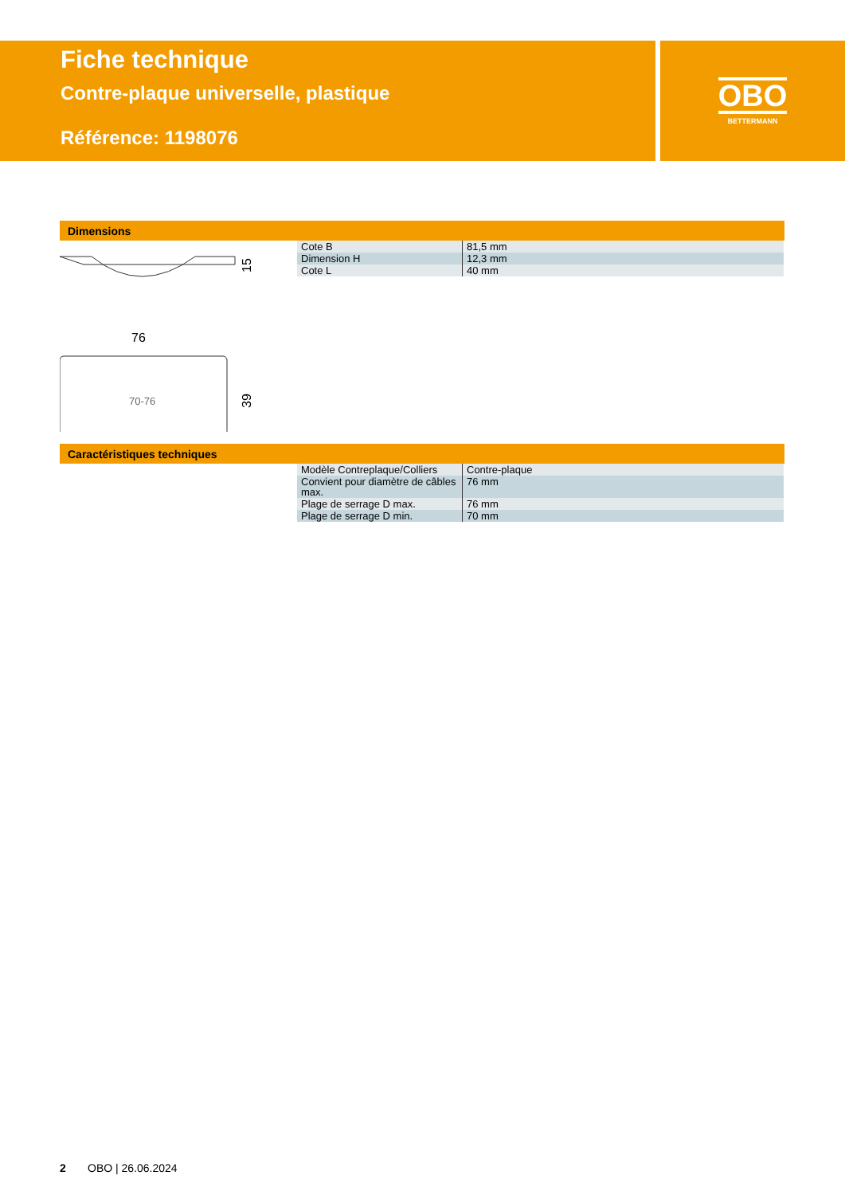Fiche technique
Contre-plaque universelle, plastique
Référence: 1198076
OBO
BETTERMANN
Dimensions
15
76
70-76
39
| Cote B | 81,5 mm |
| Dimension H | 12,3 mm |
| Cote L | 40 mm |
Caractéristiques techniques
| Modèle Contreplaque/Colliers | Contre-plaque |
| Convient pour diamètre de câbles max. | 76 mm |
| Plage de serrage D max. | 76 mm |
| Plage de serrage D min. | 70 mm |
2 OBO | 26.06.2024